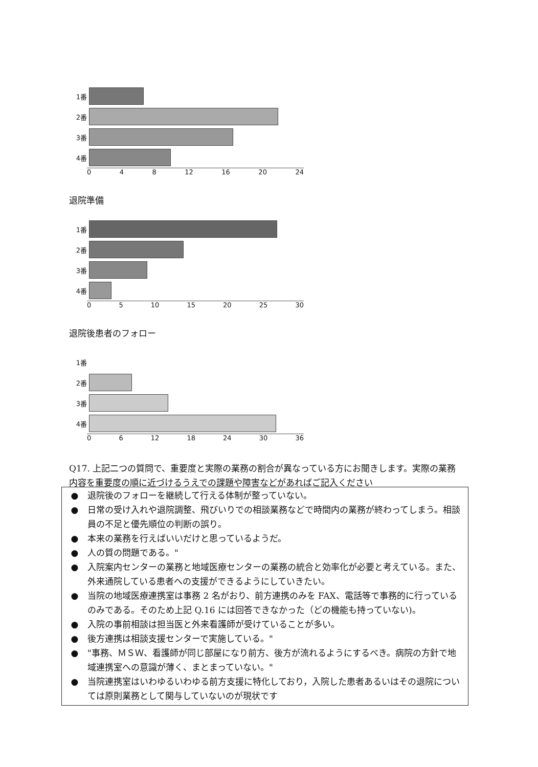1番
2番
3番
4番
0 4 8 12 16 20 24
退院準備
1番
2番
3番
4番
0 5 10 15 20 25 30
退院後患者のフォロー
1番
2番
3番
4番
0 6 12 18 24 30 36
Q17. 上記二つの質問で、重要度と実際の業務の割合が異なっている方にお聞きします。実際の業務内容を重要度の順に近づけるうえでの課題や障害などがあればご記入ください
● 退院後のフォローを継続して行える体制が整っていない。
● 日常の受け入れや退院調整、飛びいりでの相談業務などで時間内の業務が終わってしまう。相談員の不足と優先順位の判断の誤り。
● 本来の業務を行えばいいだけと思っているようだ。
● 人の質の問題である。"
● 入院案内センターの業務と地域医療センターの業務の統合と効率化が必要と考えている。また、外来通院している患者への支援ができるようにしていきたい。
● 当院の地域医療連携室は事務 2 名がおり、前方連携のみを FAX、電話等で事務的に行っているのみである。そのため上記 Q.16 には回答できなかった（どの機能も持っていない)。
● 入院の事前相談は担当医と外来看護師が受けていることが多い。
● 後方連携は相談支援センターで実施している。"
● "事務、ＭＳＷ、看護師が同じ部屋になり前方、後方が流れるようにするべき。病院の方針で地域連携室への意識が薄く、まとまっていない。"
● 当院連携室はいわゆるいわゆる前方支援に特化しており，入院した患者あるいはその退院については原則業務として関与していないのが現状です